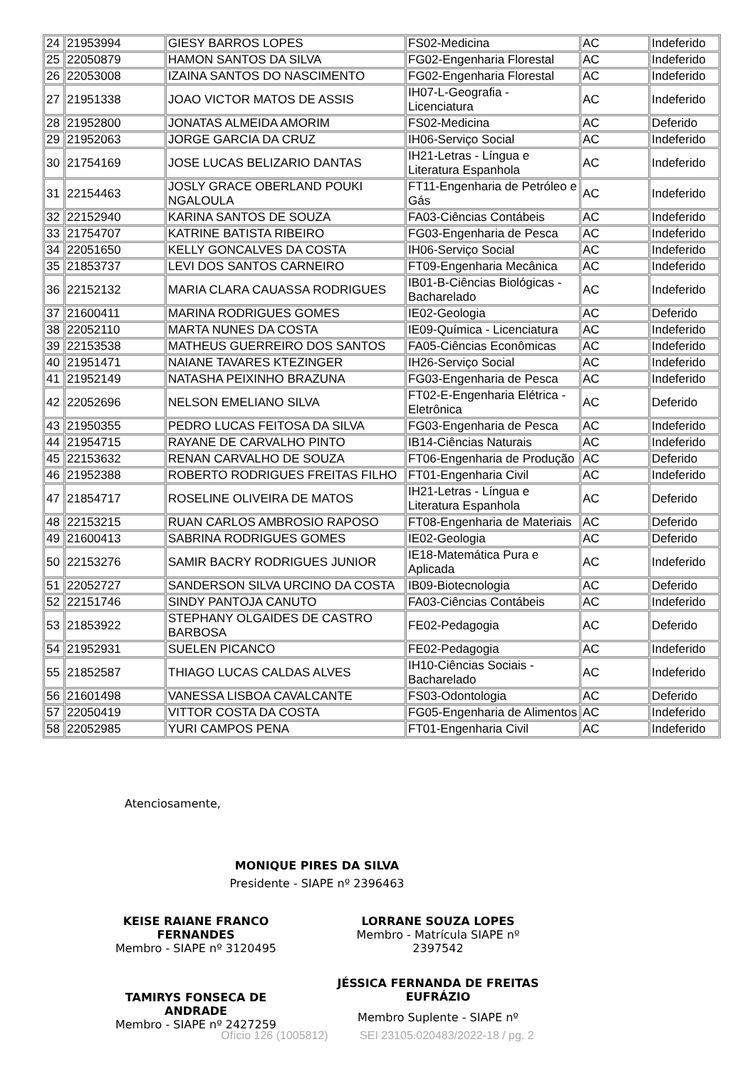| 24 | 21953994 | GIESY BARROS LOPES | FS02-Medicina | AC | Indeferido |
| 25 | 22050879 | HAMON SANTOS DA SILVA | FG02-Engenharia Florestal | AC | Indeferido |
| 26 | 22053008 | IZAINA SANTOS DO NASCIMENTO | FG02-Engenharia Florestal | AC | Indeferido |
| 27 | 21951338 | JOAO VICTOR MATOS DE ASSIS | IH07-L-Geografia - Licenciatura | AC | Indeferido |
| 28 | 21952800 | JONATAS ALMEIDA AMORIM | FS02-Medicina | AC | Deferido |
| 29 | 21952063 | JORGE GARCIA DA CRUZ | IH06-Serviço Social | AC | Indeferido |
| 30 | 21754169 | JOSE LUCAS BELIZARIO DANTAS | IH21-Letras - Língua e Literatura Espanhola | AC | Indeferido |
| 31 | 22154463 | JOSLY GRACE OBERLAND POUKI NGALOULA | FT11-Engenharia de Petróleo e Gás | AC | Indeferido |
| 32 | 22152940 | KARINA SANTOS DE SOUZA | FA03-Ciências Contábeis | AC | Indeferido |
| 33 | 21754707 | KATRINE BATISTA RIBEIRO | FG03-Engenharia de Pesca | AC | Indeferido |
| 34 | 22051650 | KELLY GONCALVES DA COSTA | IH06-Serviço Social | AC | Indeferido |
| 35 | 21853737 | LEVI DOS SANTOS CARNEIRO | FT09-Engenharia Mecânica | AC | Indeferido |
| 36 | 22152132 | MARIA CLARA CAUASSA RODRIGUES | IB01-B-Ciências Biológicas - Bacharelado | AC | Indeferido |
| 37 | 21600411 | MARINA RODRIGUES GOMES | IE02-Geologia | AC | Deferido |
| 38 | 22052110 | MARTA NUNES DA COSTA | IE09-Química - Licenciatura | AC | Indeferido |
| 39 | 22153538 | MATHEUS GUERREIRO DOS SANTOS | FA05-Ciências Econômicas | AC | Indeferido |
| 40 | 21951471 | NAIANE TAVARES KTEZINGER | IH26-Serviço Social | AC | Indeferido |
| 41 | 21952149 | NATASHA PEIXINHO BRAZUNA | FG03-Engenharia de Pesca | AC | Indeferido |
| 42 | 22052696 | NELSON EMELIANO SILVA | FT02-E-Engenharia Elétrica - Eletrônica | AC | Deferido |
| 43 | 21950355 | PEDRO LUCAS FEITOSA DA SILVA | FG03-Engenharia de Pesca | AC | Indeferido |
| 44 | 21954715 | RAYANE DE CARVALHO PINTO | IB14-Ciências Naturais | AC | Indeferido |
| 45 | 22153632 | RENAN CARVALHO DE SOUZA | FT06-Engenharia de Produção | AC | Deferido |
| 46 | 21952388 | ROBERTO RODRIGUES FREITAS FILHO | FT01-Engenharia Civil | AC | Indeferido |
| 47 | 21854717 | ROSELINE OLIVEIRA DE MATOS | IH21-Letras - Língua e Literatura Espanhola | AC | Deferido |
| 48 | 22153215 | RUAN CARLOS AMBROSIO RAPOSO | FT08-Engenharia de Materiais | AC | Deferido |
| 49 | 21600413 | SABRINA RODRIGUES GOMES | IE02-Geologia | AC | Deferido |
| 50 | 22153276 | SAMIR BACRY RODRIGUES JUNIOR | IE18-Matemática Pura e Aplicada | AC | Indeferido |
| 51 | 22052727 | SANDERSON SILVA URCINO DA COSTA | IB09-Biotecnologia | AC | Deferido |
| 52 | 22151746 | SINDY PANTOJA CANUTO | FA03-Ciências Contábeis | AC | Indeferido |
| 53 | 21853922 | STEPHANY OLGAIDES DE CASTRO BARBOSA | FE02-Pedagogia | AC | Deferido |
| 54 | 21952931 | SUELEN PICANCO | FE02-Pedagogia | AC | Indeferido |
| 55 | 21852587 | THIAGO LUCAS CALDAS ALVES | IH10-Ciências Sociais - Bacharelado | AC | Indeferido |
| 56 | 21601498 | VANESSA LISBOA CAVALCANTE | FS03-Odontologia | AC | Deferido |
| 57 | 22050419 | VITTOR COSTA DA COSTA | FG05-Engenharia de Alimentos | AC | Indeferido |
| 58 | 22052985 | YURI CAMPOS PENA | FT01-Engenharia Civil | AC | Indeferido |
Atenciosamente,
MONIQUE PIRES DA SILVA
Presidente - SIAPE nº 2396463
KEISE RAIANE FRANCO FERNANDES
Membro - SIAPE nº 3120495
LORRANE SOUZA LOPES
Membro - Matrícula SIAPE nº 2397542
TAMIRYS FONSECA DE ANDRADE
Membro - SIAPE nº 2427259
JÉSSICA FERNANDA DE FREITAS EUFRÁZIO
Membro Suplente - SIAPE nº
Ofício 126 (1005812) SEI 23105.020483/2022-18 / pg. 2